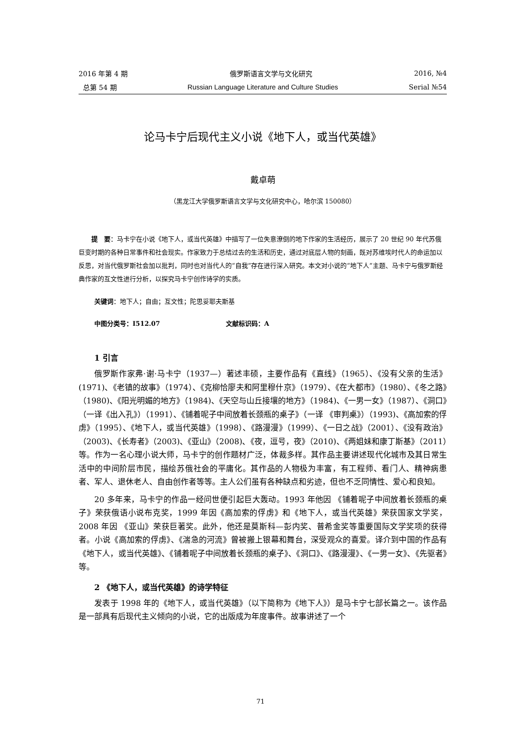2016 年第 4 期 俄罗斯语言文学与文化研究 2016, №4
总第 54 期 Russian Language Literature and Culture Studies Serial №54
论马卡宁后现代主义小说《地下人，或当代英雄》
戴卓萌
（黑龙江大学俄罗斯语言文学与文化研究中心，哈尔滨 150080）
提　要：马卡宁在小说《地下人，或当代英雄》中描写了一位失意潦倒的地下作家的生活经历，展示了 20 世纪 90 年代苏俄巨变时期的各种日常事件和社会现实。作家致力于总结过去的生活和历史，通过对底层人物的刻画，既对苏维埃时代人的命运加以反思，对当代俄罗斯社会加以批判，同时也对当代人的“自我”存在进行深入研究。本文对小说的“地下人”主题、马卡宁与俄罗斯经典作家的互文性进行分析，以探究马卡宁创作诗学的实质。
关键词：地下人；自由；互文性；陀思妥耶夫斯基
中图分类号：I512.07 文献标识码：A
1 引言
俄罗斯作家弗·谢·马卡宁（1937—）著述丰硕，主要作品有《直线》（1965）、《没有父亲的生活》(1971)、《老镇的故事》（1974）、《克柳恰廖夫和阿里穆什京》（1979）、《在大都市》（1980）、《冬之路》（1980)、《阳光明媚的地方》（1984)、《天空与山丘接壤的地方》（1984)、《一男一女》（1987）、《洞口》（一译《出入孔》）（1991）、《铺着呢子中间放着长颈瓶的桌子》（一译 《审判桌》）（1993)、《高加索的俘虏》（1995）、《地下人，或当代英雄》（1998）、《路漫漫》（1999）、《一日之战》（2001）、《没有政治》（2003)、《长寿者》（2003)、《亚山》（2008)、《夜，逗号，夜》（2010)、《两姐妹和康丁斯基》（2011）等。作为一名心理小说大师，马卡宁的创作题材广泛，体裁多样。其作品主要讲述现代化城市及其日常生活中的中间阶层市民，描绘苏俄社会的平庸化。其作品的人物极为丰富，有工程师、看门人、精神病患者、军人、退休老人、自由创作者等等。主人公们虽有各种缺点和劣迹，但也不乏同情性、爱心和良知。
20 多年来，马卡宁的作品一经问世便引起巨大轰动。1993 年他因 《铺着呢子中间放着长颈瓶的桌子》荣获俄语小说布克奖，1999 年因《高加索的俘虏》和《地下人，或当代英雄》荣获国家文学奖，2008 年因 《亚山》荣获巨著奖。此外，他还是莫斯科—彭内奖、普希金奖等重要国际文学奖项的获得者。小说《高加索的俘虏》、《湍急的河流》曾被搬上银幕和舞台，深受观众的喜爱。译介到中国的作品有《地下人，或当代英雄》、《铺着呢子中间放着长颈瓶的桌子》、《洞口》、《路漫漫》、《一男一女》、《先驱者》等。
2 《地下人，或当代英雄》的诗学特征
发表于 1998 年的《地下人，或当代英雄》（以下简称为《地下人》）是马卡宁七部长篇之一。该作品是一部具有后现代主义倾向的小说，它的出版成为年度事件。故事讲述了一个
71